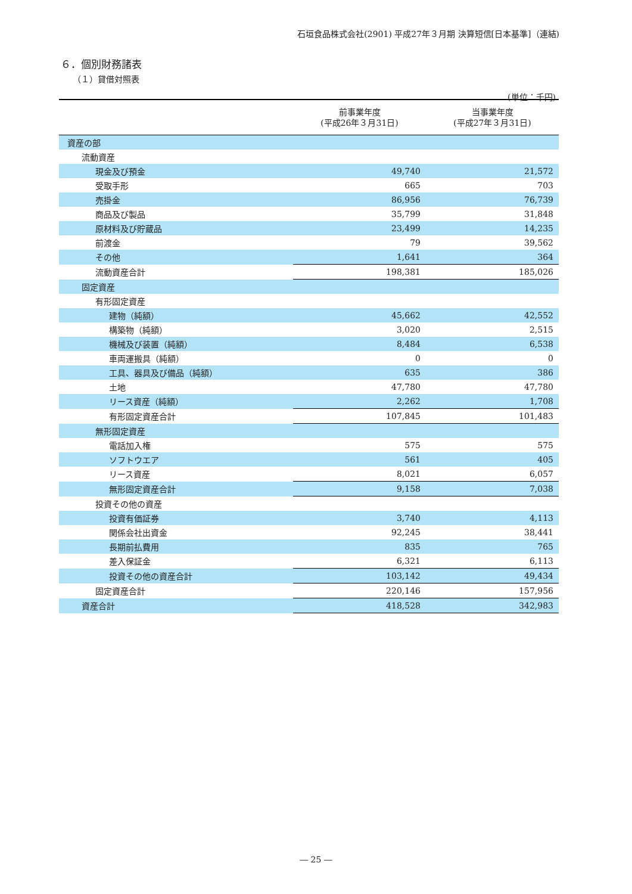石垣食品株式会社(2901) 平成27年３月期 決算短信[日本基準]（連結)
６．個別財務諸表
（１）貸借対照表
(単位：千円)
| | 前事業年度 (平成26年３月31日) | 当事業年度 (平成27年３月31日) |
| --- | --- | --- |
| 資産の部 | | |
| 流動資産 | | |
| 現金及び預金 | 49,740 | 21,572 |
| 受取手形 | 665 | 703 |
| 売掛金 | 86,956 | 76,739 |
| 商品及び製品 | 35,799 | 31,848 |
| 原材料及び貯蔵品 | 23,499 | 14,235 |
| 前渡金 | 79 | 39,562 |
| その他 | 1,641 | 364 |
| 流動資産合計 | 198,381 | 185,026 |
| 固定資産 | | |
| 有形固定資産 | | |
| 建物（純額） | 45,662 | 42,552 |
| 構築物（純額） | 3,020 | 2,515 |
| 機械及び装置（純額） | 8,484 | 6,538 |
| 車両運搬具（純額） | 0 | 0 |
| 工具、器具及び備品（純額） | 635 | 386 |
| 土地 | 47,780 | 47,780 |
| リース資産（純額） | 2,262 | 1,708 |
| 有形固定資産合計 | 107,845 | 101,483 |
| 無形固定資産 | | |
| 電話加入権 | 575 | 575 |
| ソフトウエア | 561 | 405 |
| リース資産 | 8,021 | 6,057 |
| 無形固定資産合計 | 9,158 | 7,038 |
| 投資その他の資産 | | |
| 投資有価証券 | 3,740 | 4,113 |
| 関係会社出資金 | 92,245 | 38,441 |
| 長期前払費用 | 835 | 765 |
| 差入保証金 | 6,321 | 6,113 |
| 投資その他の資産合計 | 103,142 | 49,434 |
| 固定資産合計 | 220,146 | 157,956 |
| 資産合計 | 418,528 | 342,983 |
― 25 ―